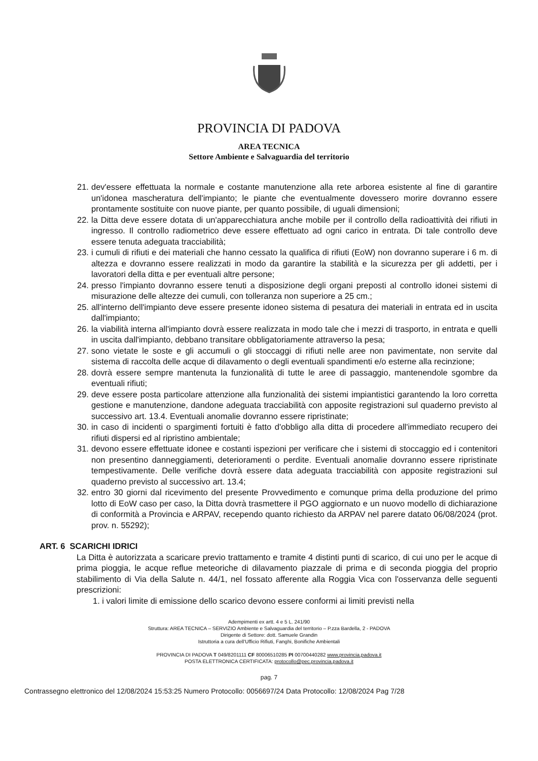PROVINCIA DI PADOVA
AREA TECNICA
Settore Ambiente e Salvaguardia del territorio
21. dev'essere effettuata la normale e costante manutenzione alla rete arborea esistente al fine di garantire un'idonea mascheratura dell'impianto; le piante che eventualmente dovessero morire dovranno essere prontamente sostituite con nuove piante, per quanto possibile, di uguali dimensioni;
22. la Ditta deve essere dotata di un'apparecchiatura anche mobile per il controllo della radioattività dei rifiuti in ingresso. Il controllo radiometrico deve essere effettuato ad ogni carico in entrata. Di tale controllo deve essere tenuta adeguata tracciabilità;
23. i cumuli di rifiuti e dei materiali che hanno cessato la qualifica di rifiuti (EoW) non dovranno superare i 6 m. di altezza e dovranno essere realizzati in modo da garantire la stabilità e la sicurezza per gli addetti, per i lavoratori della ditta e per eventuali altre persone;
24. presso l'impianto dovranno essere tenuti a disposizione degli organi preposti al controllo idonei sistemi di misurazione delle altezze dei cumuli, con tolleranza non superiore a 25 cm.;
25. all'interno dell'impianto deve essere presente idoneo sistema di pesatura dei materiali in entrata ed in uscita dall'impianto;
26. la viabilità interna all'impianto dovrà essere realizzata in modo tale che i mezzi di trasporto, in entrata e quelli in uscita dall'impianto, debbano transitare obbligatoriamente attraverso la pesa;
27. sono vietate le soste e gli accumuli o gli stoccaggi di rifiuti nelle aree non pavimentate, non servite dal sistema di raccolta delle acque di dilavamento o degli eventuali spandimenti e/o esterne alla recinzione;
28. dovrà essere sempre mantenuta la funzionalità di tutte le aree di passaggio, mantenendole sgombre da eventuali rifiuti;
29. deve essere posta particolare attenzione alla funzionalità dei sistemi impiantistici garantendo la loro corretta gestione e manutenzione, dandone adeguata tracciabilità con apposite registrazioni sul quaderno previsto al successivo art. 13.4. Eventuali anomalie dovranno essere ripristinate;
30. in caso di incidenti o spargimenti fortuiti è fatto d'obbligo alla ditta di procedere all'immediato recupero dei rifiuti dispersi ed al ripristino ambientale;
31. devono essere effettuate idonee e costanti ispezioni per verificare che i sistemi di stoccaggio ed i contenitori non presentino danneggiamenti, deterioramenti o perdite. Eventuali anomalie dovranno essere ripristinate tempestivamente. Delle verifiche dovrà essere data adeguata tracciabilità con apposite registrazioni sul quaderno previsto al successivo art. 13.4;
32. entro 30 giorni dal ricevimento del presente Provvedimento e comunque prima della produzione del primo lotto di EoW caso per caso, la Ditta dovrà trasmettere il PGO aggiornato e un nuovo modello di dichiarazione di conformità a Provincia e ARPAV, recependo quanto richiesto da ARPAV nel parere datato 06/08/2024 (prot. prov. n. 55292);
ART. 6 SCARICHI IDRICI
La Ditta è autorizzata a scaricare previo trattamento e tramite 4 distinti punti di scarico, di cui uno per le acque di prima pioggia, le acque reflue meteoriche di dilavamento piazzale di prima e di seconda pioggia del proprio stabilimento di Via della Salute n. 44/1, nel fossato afferente alla Roggia Vica con l'osservanza delle seguenti prescrizioni:
1. i valori limite di emissione dello scarico devono essere conformi ai limiti previsti nella
Adempimenti ex artt. 4 e 5 L. 241/90
Struttura: AREA TECNICA – SERVIZIO Ambiente e Salvaguardia del territorio – P.zza Bardella, 2 - PADOVA
Dirigente di Settore: dott. Samuele Grandin
Istruttoria a cura dell'Ufficio Rifiuti, Fanghi, Bonifiche Ambientali
PROVINCIA DI PADOVA T 049/8201111 CF 80006510285 PI 00700440282 www.provincia.padova.it
POSTA ELETTRONICA CERTIFICATA: protocollo@pec.provincia.padova.it
pag. 7
Contrassegno elettronico del 12/08/2024 15:53:25 Numero Protocollo: 0056697/24 Data Protocollo: 12/08/2024 Pag 7/28